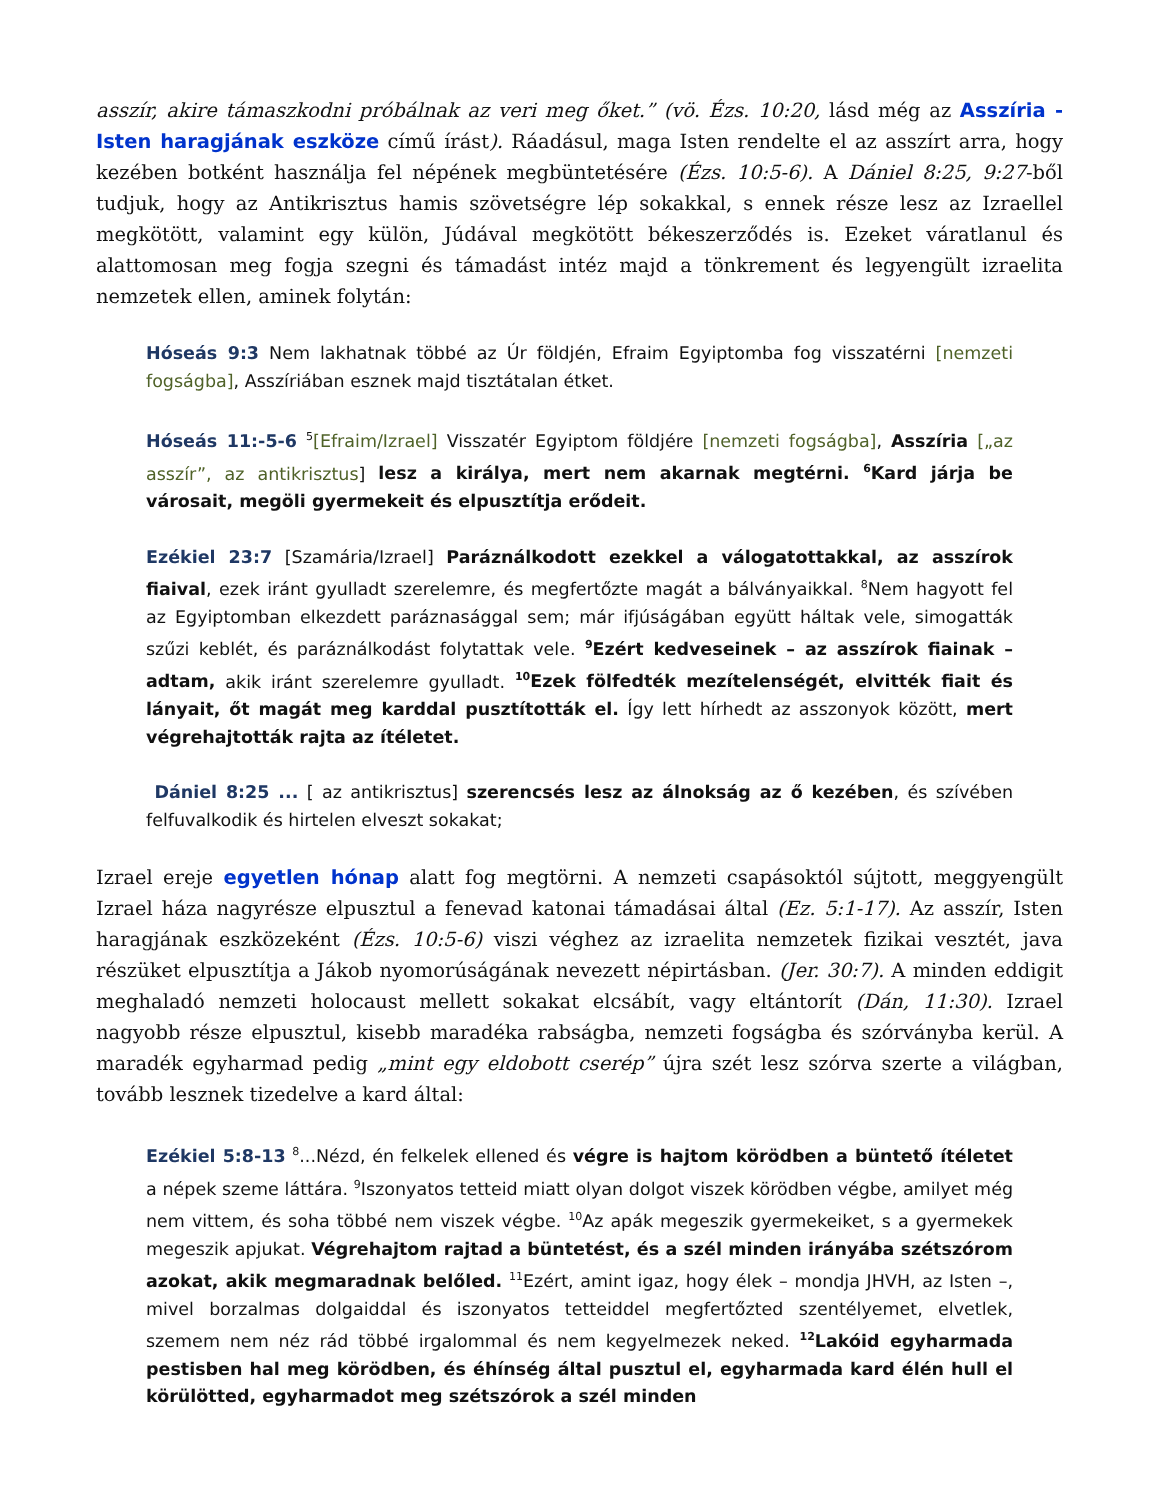asszír, akire támaszkodni próbálnak az veri meg őket.” (vö. Ézs. 10:20, lásd még az Asszíria - Isten haragjának eszköze című írást). Ráadásul, maga Isten rendelte el az asszírt arra, hogy kezében botként használja fel népének megbüntetésére (Ézs. 10:5-6). A Dániel 8:25, 9:27-ből tudjuk, hogy az Antikrisztus hamis szövetségre lép sokakkal, s ennek része lesz az Izraellel megkötött, valamint egy külön, Júdával megkötött békeszerződés is. Ezeket váratlanul és alattomosan meg fogja szegni és támadást intéz majd a tönkrement és legyengült izraelita nemzetek ellen, aminek folytán:
Hóseás 9:3 Nem lakhatnak többé az Úr földjén, Efraim Egyiptomba fog visszatérni [nemzeti fogságba], Asszíriában esznek majd tisztátalan étket.
Hóseás 11:-5-6 <sup>5</sup>[Efraim/Izrael] Visszatér Egyiptom földjére [nemzeti fogságba], Asszíria [„az asszír”, az antikrisztus] lesz a királya, mert nem akarnak megtérni. <sup>6</sup>Kard járja be városait, megöli gyermekeit és elpusztítja erődeit.
Ezékiel 23:7 [Szamária/Izrael] Paráználkodott ezekkel a válogatottakkal, az asszírok fiaival, ezek iránt gyulladt szerelemre, és megfertőzte magát a bálványaikkal. <sup>8</sup>Nem hagyott fel az Egyiptomban elkezdett paráznasággal sem; már ifjúságában együtt háltak vele, simogatták szűzi keblét, és paráználkodást folytattak vele. <sup>9</sup>Ezért kedveseinek – az asszírok fiainak – adtam, akik iránt szerelemre gyulladt. <sup>10</sup>Ezek fölfedték mezítelenségét, elvitték fiait és lányait, őt magát meg karddal pusztították el. Így lett hírhedt az asszonyok között, mert végrehajtották rajta az ítéletet.
Dániel 8:25 ... [ az antikrisztus] szerencsés lesz az álnokság az ő kezében, és szívében felfuvalkodik és hirtelen elveszt sokakat;
Izrael ereje egyetlen hónap alatt fog megtörni. A nemzeti csapásoktól sújtott, meggyengült Izrael háza nagyrésze elpusztul a fenevad katonai támadásai által (Ez. 5:1-17). Az asszír, Isten haragjának eszközeként (Ézs. 10:5-6) viszi véghez az izraelita nemzetek fizikai vesztét, java részüket elpusztítja a Jákob nyomorúságának nevezett népirtásban. (Jer. 30:7). A minden eddigit meghaladó nemzeti holocaust mellett sokakat elcsábít, vagy eltántorít (Dán, 11:30). Izrael nagyobb része elpusztul, kisebb maradéka rabságba, nemzeti fogságba és szórványba kerül. A maradék egyharmad pedig „mint egy eldobott cserép” újra szét lesz szórva szerte a világban, tovább lesznek tizedelve a kard által:
Ezékiel 5:8-13 <sup>8</sup>...Nézd, én felkelek ellened és végre is hajtom körödben a büntető ítéletet a népek szeme láttára. <sup>9</sup>Iszonyatos tetteid miatt olyan dolgot viszek körödben végbe, amilyet még nem vittem, és soha többé nem viszek végbe. <sup>10</sup>Az apák megeszik gyermekeiket, s a gyermekek megeszik apjukat. Végrehajtom rajtad a büntetést, és a szél minden irányába szétszórom azokat, akik megmaradnak belőled. <sup>11</sup>Ezért, amint igaz, hogy élek – mondja JHVH, az Isten –, mivel borzalmas dolgaiddal és iszonyatos tetteiddel megfertőzted szentélyemet, elvetlek, szemem nem néz rád többé irgalommal és nem kegyelmezek neked. <sup>12</sup>Lakóid egyharmada pestisben hal meg körödben, és éhínség által pusztul el, egyharmada kard élén hull el körülötted, egyharmadot meg szétszórok a szél minden